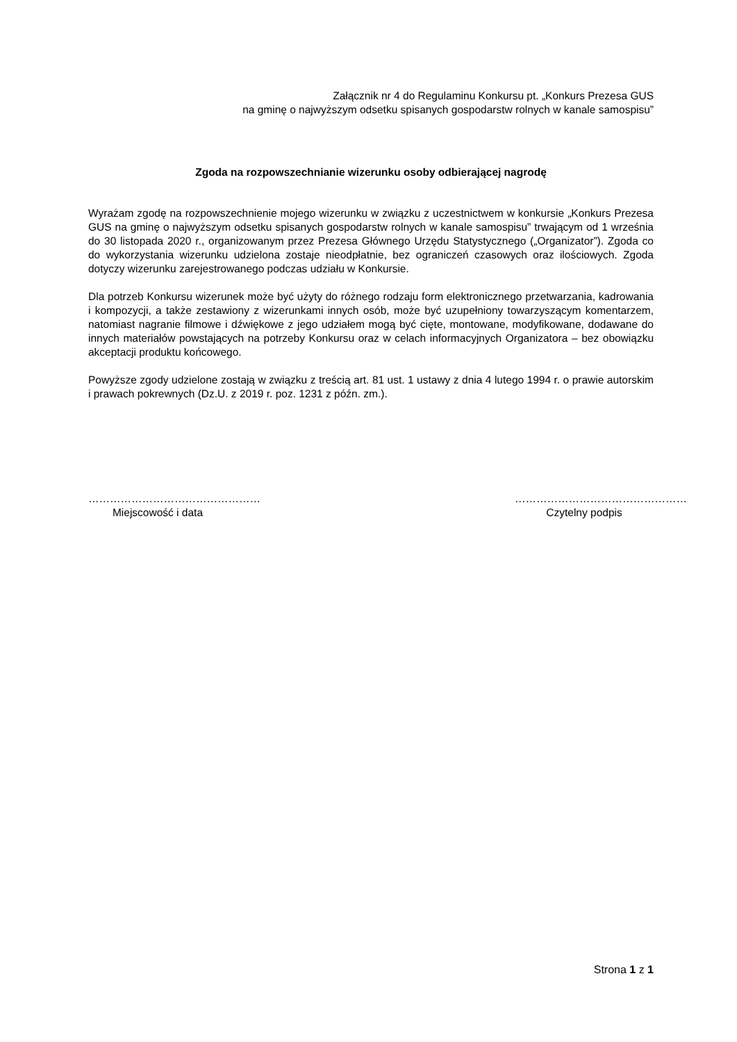Załącznik nr 4 do Regulaminu Konkursu pt. „Konkurs Prezesa GUS
na gminę o najwyższym odsetku spisanych gospodarstw rolnych w kanale samospisu”
Zgoda na rozpowszechnianie wizerunku osoby odbierającej nagrodę
Wyrażam zgodę na rozpowszechnienie mojego wizerunku w związku z uczestnictwem w konkursie „Konkurs Prezesa GUS na gminę o najwyższym odsetku spisanych gospodarstw rolnych w kanale samospisu” trwającym od 1 września do 30 listopada 2020 r., organizowanym przez Prezesa Głównego Urzędu Statystycznego („Organizator”). Zgoda co do wykorzystania wizerunku udzielona zostaje nieodpłatnie, bez ograniczeń czasowych oraz ilościowych. Zgoda dotyczy wizerunku zarejestrowanego podczas udziału w Konkursie.
Dla potrzeb Konkursu wizerunek może być użyty do różnego rodzaju form elektronicznego przetwarzania, kadrowania i kompozycji, a także zestawiony z wizerunkami innych osób, może być uzupełniony towarzyszącym komentarzem, natomiast nagranie filmowe i dźwiękowe z jego udziałem mogą być cięte, montowane, modyfikowane, dodawane do innych materiałów powstających na potrzeby Konkursu oraz w celach informacyjnych Organizatora – bez obowiązku akceptacji produktu końcowego.
Powyższe zgody udzielone zostają w związku z treścią art. 81 ust. 1 ustawy z dnia 4 lutego 1994 r. o prawie autorskim i prawach pokrewnych (Dz.U. z 2019 r. poz. 1231 z późn. zm.).
…………………………………………
Miejscowość i data
…………………………………………
Czytelny podpis
Strona 1 z 1